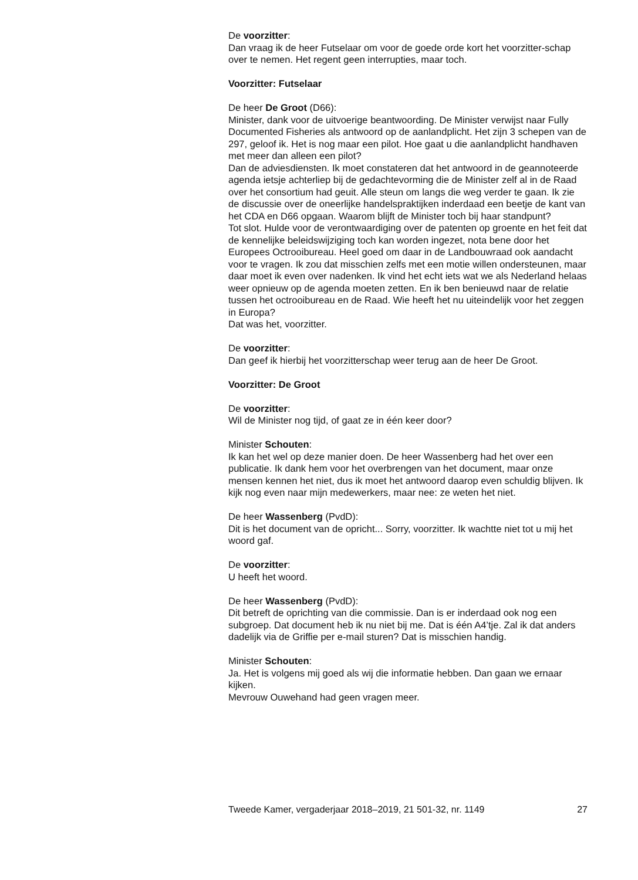De voorzitter:
Dan vraag ik de heer Futselaar om voor de goede orde kort het voorzitter-schap over te nemen. Het regent geen interrupties, maar toch.
Voorzitter: Futselaar
De heer De Groot (D66):
Minister, dank voor de uitvoerige beantwoording. De Minister verwijst naar Fully Documented Fisheries als antwoord op de aanlandplicht. Het zijn 3 schepen van de 297, geloof ik. Het is nog maar een pilot. Hoe gaat u die aanlandplicht handhaven met meer dan alleen een pilot?
Dan de adviesdiensten. Ik moet constateren dat het antwoord in de geannoteerde agenda ietsje achterliep bij de gedachtevorming die de Minister zelf al in de Raad over het consortium had geuit. Alle steun om langs die weg verder te gaan. Ik zie de discussie over de oneerlijke handelspraktijken inderdaad een beetje de kant van het CDA en D66 opgaan. Waarom blijft de Minister toch bij haar standpunt?
Tot slot. Hulde voor de verontwaardiging over de patenten op groente en het feit dat de kennelijke beleidswijziging toch kan worden ingezet, nota bene door het Europees Octrooibureau. Heel goed om daar in de Landbouwraad ook aandacht voor te vragen. Ik zou dat misschien zelfs met een motie willen ondersteunen, maar daar moet ik even over nadenken. Ik vind het echt iets wat we als Nederland helaas weer opnieuw op de agenda moeten zetten. En ik ben benieuwd naar de relatie tussen het octrooibureau en de Raad. Wie heeft het nu uiteindelijk voor het zeggen in Europa?
Dat was het, voorzitter.
De voorzitter:
Dan geef ik hierbij het voorzitterschap weer terug aan de heer De Groot.
Voorzitter: De Groot
De voorzitter:
Wil de Minister nog tijd, of gaat ze in één keer door?
Minister Schouten:
Ik kan het wel op deze manier doen. De heer Wassenberg had het over een publicatie. Ik dank hem voor het overbrengen van het document, maar onze mensen kennen het niet, dus ik moet het antwoord daarop even schuldig blijven. Ik kijk nog even naar mijn medewerkers, maar nee: ze weten het niet.
De heer Wassenberg (PvdD):
Dit is het document van de opricht... Sorry, voorzitter. Ik wachtte niet tot u mij het woord gaf.
De voorzitter:
U heeft het woord.
De heer Wassenberg (PvdD):
Dit betreft de oprichting van die commissie. Dan is er inderdaad ook nog een subgroep. Dat document heb ik nu niet bij me. Dat is één A4’tje. Zal ik dat anders dadelijk via de Griffie per e-mail sturen? Dat is misschien handig.
Minister Schouten:
Ja. Het is volgens mij goed als wij die informatie hebben. Dan gaan we ernaar kijken.
Mevrouw Ouwehand had geen vragen meer.
Tweede Kamer, vergaderjaar 2018–2019, 21 501-32, nr. 1149 27